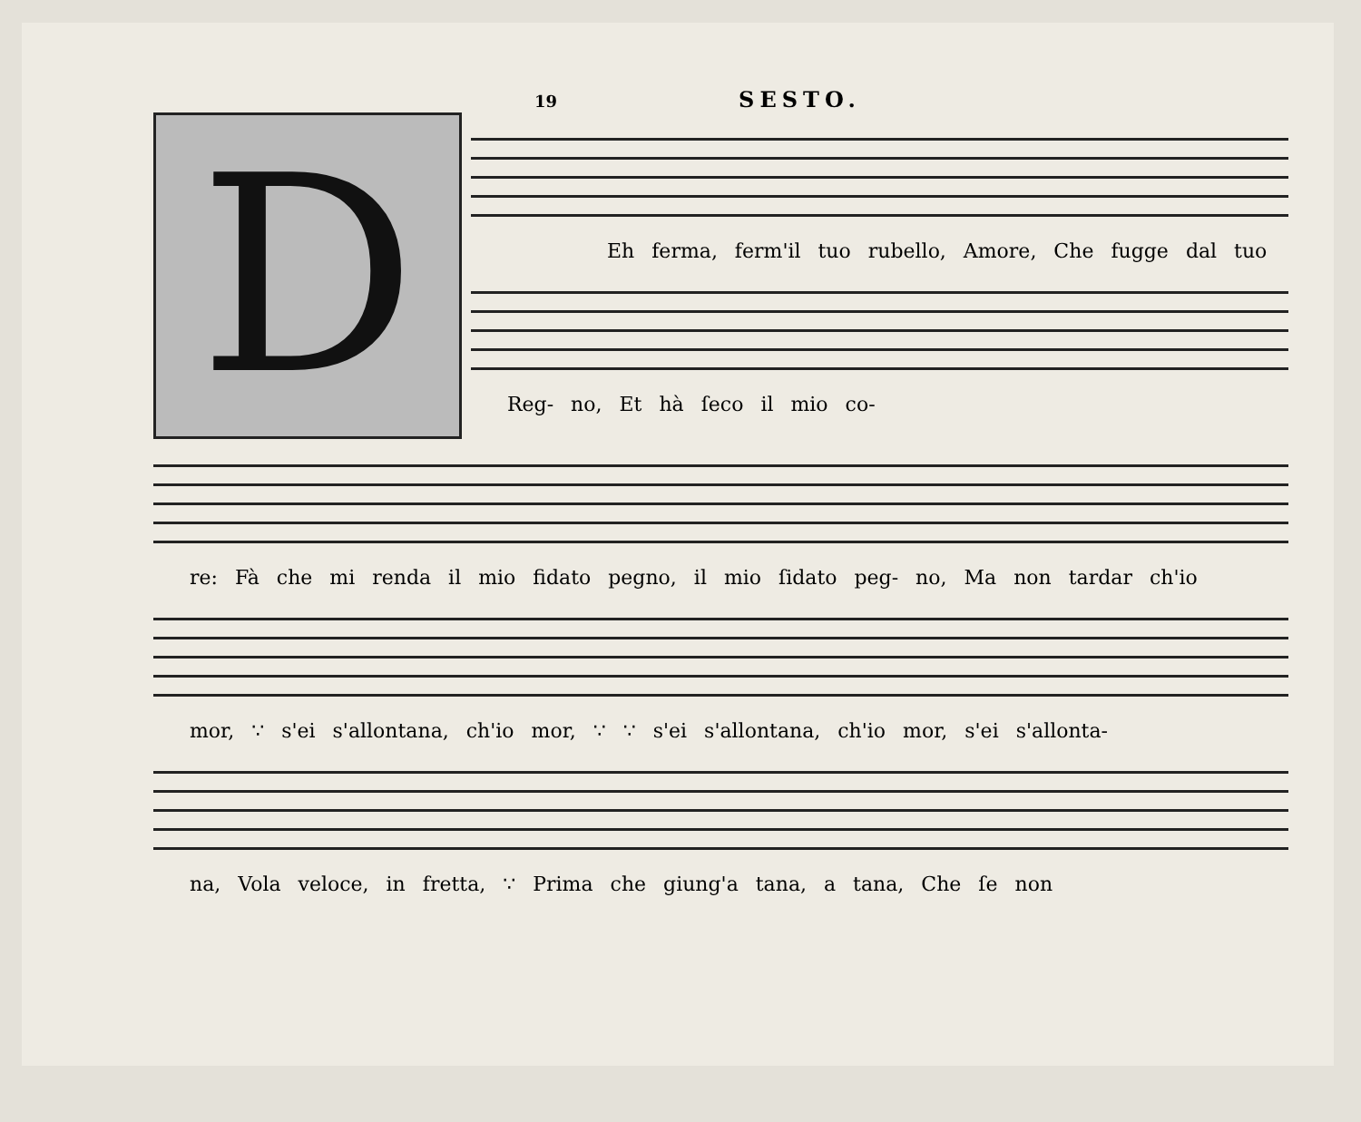19 SESTO.
D
Eh ferma, ferm'il tuo rubello, Amore, Che fugge dal tuo
Reg- no, Et hà ſeco il mio co-
re: Fà che mi renda il mio fidato pegno, il mio ſidato peg- no, Ma non tardar ch'io
mor, ∵ s'ei s'allontana, ch'io mor, ∵ ∵ s'ei s'allontana, ch'io mor, s'ei s'allonta-
na, Vola veloce, in fretta, ∵ Prima che giung'a tana, a tana, Che ſe non